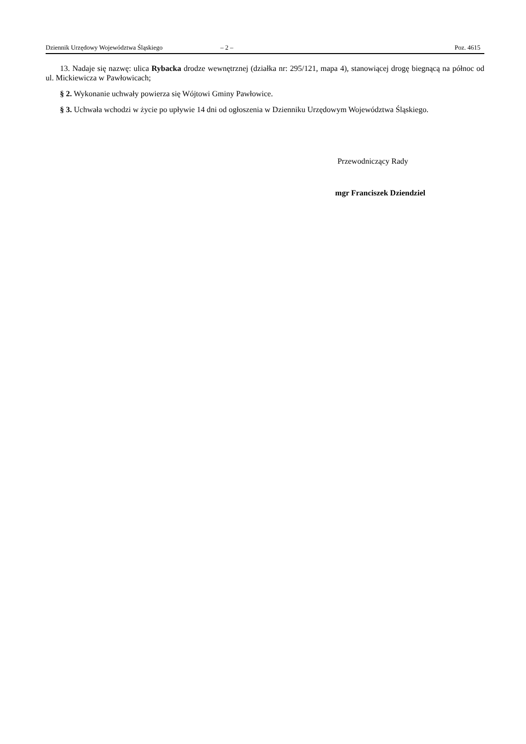Dziennik Urzędowy Województwa Śląskiego – 2 – Poz. 4615
13. Nadaje się nazwę: ulica Rybacka drodze wewnętrznej (działka nr: 295/121, mapa 4), stanowiącej drogę biegnącą na północ od ul. Mickiewicza w Pawłowicach;
§ 2. Wykonanie uchwały powierza się Wójtowi Gminy Pawłowice.
§ 3. Uchwała wchodzi w życie po upływie 14 dni od ogłoszenia w Dzienniku Urzędowym Województwa Śląskiego.
Przewodniczący Rady
mgr Franciszek Dziendziel